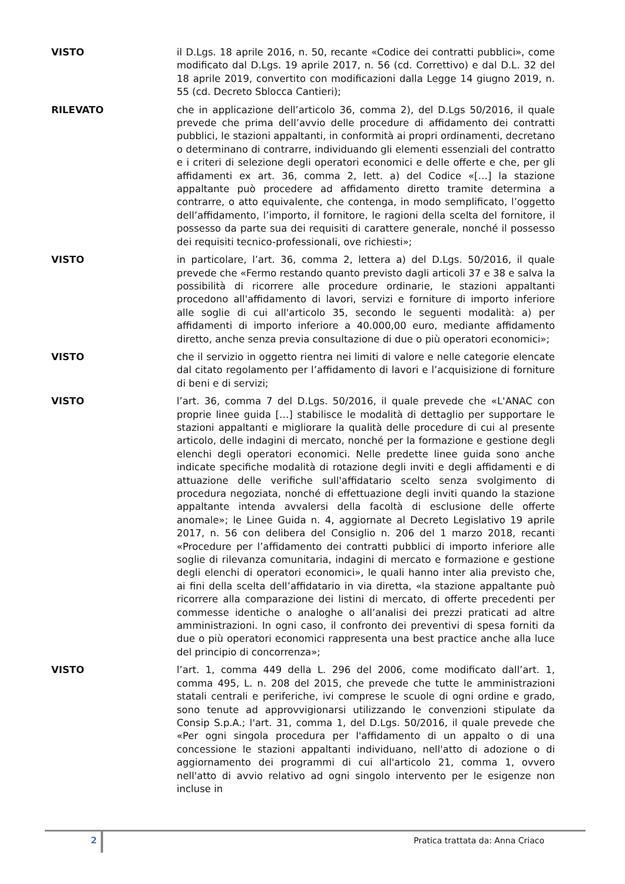VISTO il D.Lgs. 18 aprile 2016, n. 50, recante «Codice dei contratti pubblici», come modificato dal D.Lgs. 19 aprile 2017, n. 56 (cd. Correttivo) e dal D.L. 32 del 18 aprile 2019, convertito con modificazioni dalla Legge 14 giugno 2019, n. 55 (cd. Decreto Sblocca Cantieri);
RILEVATO che in applicazione dell’articolo 36, comma 2), del D.Lgs 50/2016, il quale prevede che prima dell’avvio delle procedure di affidamento dei contratti pubblici, le stazioni appaltanti, in conformità ai propri ordinamenti, decretano o determinano di contrarre, individuando gli elementi essenziali del contratto e i criteri di selezione degli operatori economici e delle offerte e che, per gli affidamenti ex art. 36, comma 2, lett. a) del Codice «[…] la stazione appaltante può procedere ad affidamento diretto tramite determina a contrarre, o atto equivalente, che contenga, in modo semplificato, l’oggetto dell’affidamento, l’importo, il fornitore, le ragioni della scelta del fornitore, il possesso da parte sua dei requisiti di carattere generale, nonché il possesso dei requisiti tecnico-professionali, ove richiesti»;
VISTO in particolare, l’art. 36, comma 2, lettera a) del D.Lgs. 50/2016, il quale prevede che «Fermo restando quanto previsto dagli articoli 37 e 38 e salva la possibilità di ricorrere alle procedure ordinarie, le stazioni appaltanti procedono all'affidamento di lavori, servizi e forniture di importo inferiore alle soglie di cui all'articolo 35, secondo le seguenti modalità: a) per affidamenti di importo inferiore a 40.000,00 euro, mediante affidamento diretto, anche senza previa consultazione di due o più operatori economici»;
VISTO che il servizio in oggetto rientra nei limiti di valore e nelle categorie elencate dal citato regolamento per l’affidamento di lavori e l’acquisizione di forniture di beni e di servizi;
VISTO l’art. 36, comma 7 del D.Lgs. 50/2016, il quale prevede che «L'ANAC con proprie linee guida […] stabilisce le modalità di dettaglio per supportare le stazioni appaltanti e migliorare la qualità delle procedure di cui al presente articolo, delle indagini di mercato, nonché per la formazione e gestione degli elenchi degli operatori economici. Nelle predette linee guida sono anche indicate specifiche modalità di rotazione degli inviti e degli affidamenti e di attuazione delle verifiche sull'affidatario scelto senza svolgimento di procedura negoziata, nonché di effettuazione degli inviti quando la stazione appaltante intenda avvalersi della facoltà di esclusione delle offerte anomale»; le Linee Guida n. 4, aggiornate al Decreto Legislativo 19 aprile 2017, n. 56 con delibera del Consiglio n. 206 del 1 marzo 2018, recanti «Procedure per l’affidamento dei contratti pubblici di importo inferiore alle soglie di rilevanza comunitaria, indagini di mercato e formazione e gestione degli elenchi di operatori economici», le quali hanno inter alia previsto che, ai fini della scelta dell’affidatario in via diretta, «la stazione appaltante può ricorrere alla comparazione dei listini di mercato, di offerte precedenti per commesse identiche o analoghe o all’analisi dei prezzi praticati ad altre amministrazioni. In ogni caso, il confronto dei preventivi di spesa forniti da due o più operatori economici rappresenta una best practice anche alla luce del principio di concorrenza»;
VISTO l’art. 1, comma 449 della L. 296 del 2006, come modificato dall’art. 1, comma 495, L. n. 208 del 2015, che prevede che tutte le amministrazioni statali centrali e periferiche, ivi comprese le scuole di ogni ordine e grado, sono tenute ad approvvigionarsi utilizzando le convenzioni stipulate da Consip S.p.A.; l'art. 31, comma 1, del D.Lgs. 50/2016, il quale prevede che «Per ogni singola procedura per l'affidamento di un appalto o di una concessione le stazioni appaltanti individuano, nell'atto di adozione o di aggiornamento dei programmi di cui all'articolo 21, comma 1, ovvero nell'atto di avvio relativo ad ogni singolo intervento per le esigenze non incluse in
2
Pratica trattata da: Anna Criaco